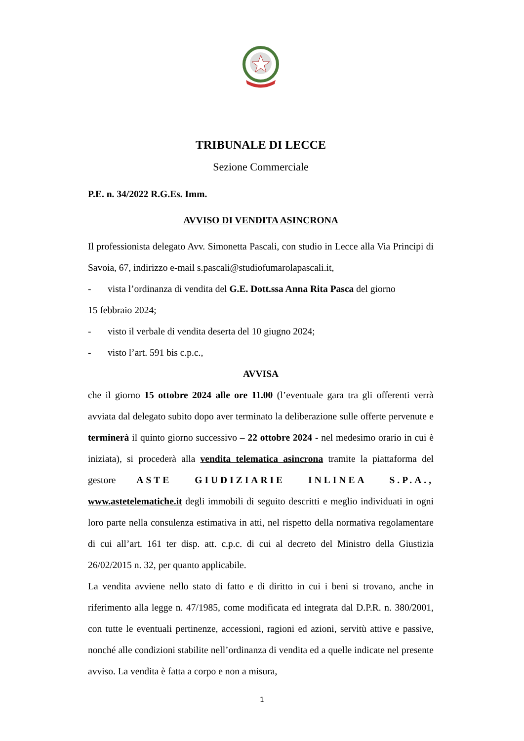TRIBUNALE DI LECCE
Sezione Commerciale
P.E. n. 34/2022 R.G.Es. Imm.
AVVISO DI VENDITA ASINCRONA
Il professionista delegato Avv. Simonetta Pascali, con studio in Lecce alla Via Principi di Savoia, 67, indirizzo e-mail s.pascali@studiofumarolapascali.it,
- vista l’ordinanza di vendita del G.E. Dott.ssa Anna Rita Pasca del giorno
15 febbraio 2024;
- visto il verbale di vendita deserta del 10 giugno 2024;
- visto l’art. 591 bis c.p.c.,
AVVISA
che il giorno 15 ottobre 2024 alle ore 11.00 (l’eventuale gara tra gli offerenti verrà avviata dal delegato subito dopo aver terminato la deliberazione sulle offerte pervenute e terminerà il quinto giorno successivo – 22 ottobre 2024 - nel medesimo orario in cui è iniziata), si procederà alla vendita telematica asincrona tramite la piattaforma del gestore ASTE GIUDIZIARIE INLINEA S.P.A., www.astetelematiche.it degli immobili di seguito descritti e meglio individuati in ogni loro parte nella consulenza estimativa in atti, nel rispetto della normativa regolamentare di cui all’art. 161 ter disp. att. c.p.c. di cui al decreto del Ministro della Giustizia 26/02/2015 n. 32, per quanto applicabile.
La vendita avviene nello stato di fatto e di diritto in cui i beni si trovano, anche in riferimento alla legge n. 47/1985, come modificata ed integrata dal D.P.R. n. 380/2001, con tutte le eventuali pertinenze, accessioni, ragioni ed azioni, servitù attive e passive, nonché alle condizioni stabilite nell’ordinanza di vendita ed a quelle indicate nel presente avviso. La vendita è fatta a corpo e non a misura,
1